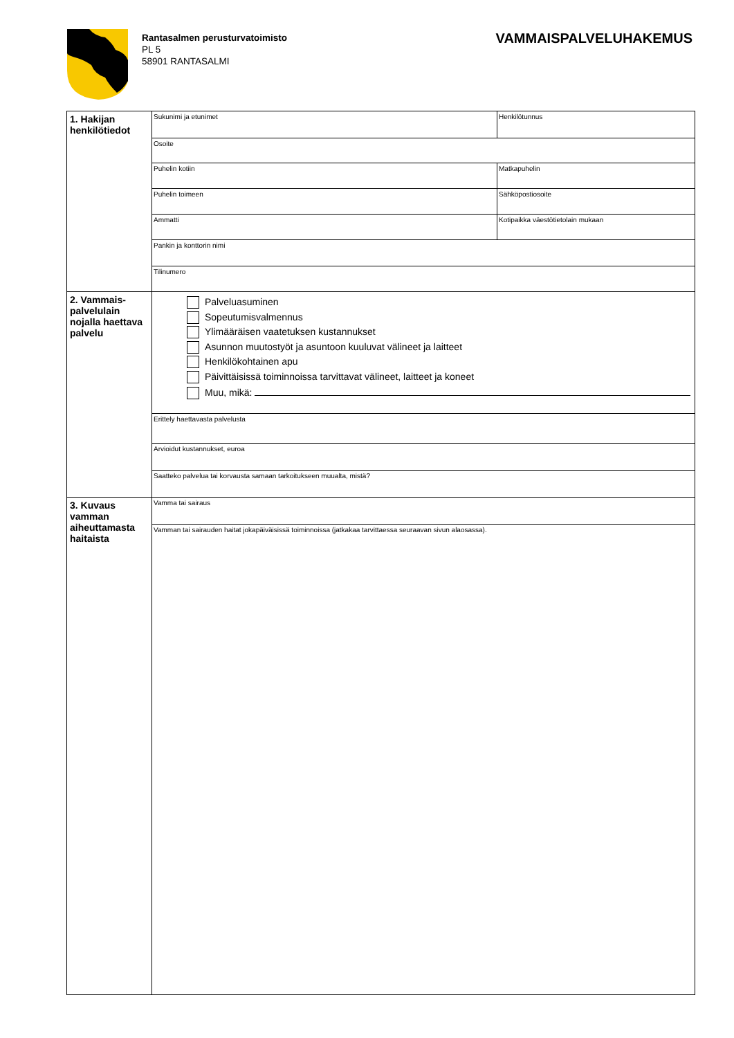Rantasalmen perusturvatoimisto
PL 5
58901 RANTASALMI
VAMMAISPALVELUHAKEMUS
| 1. Hakijan henkilötiedot | Sukunimi ja etunimet | Henkilötunnus |
| | Osoite | |
| | Puhelin kotiin | Matkapuhelin |
| | Puhelin toimeen | Sähköpostiosoite |
| | Ammatti | Kotipaikka väestötietolain mukaan |
| | Pankin ja konttorin nimi | |
| | Tilinumero | |
| 2. Vammais-palvelulain nojalla haettava palvelu | Palveluasuminen Sopeutumisvalmennus Ylimääräisen vaatetuksen kustannukset Asunnon muutostyöt ja asuntoon kuuluvat välineet ja laitteet Henkilökohtainen apu Päivittäisissä toiminnoissa tarvittavat välineet, laitteet ja koneet Muu, mikä: | |
| | Erittely haettavasta palvelusta | |
| | Arvioidut kustannukset, euroa | |
| | Saatteko palvelua tai korvausta samaan tarkoitukseen muualta, mistä? | |
| 3. Kuvaus vamman aiheuttamasta haitaista | Vamma tai sairaus | |
| | Vamman tai sairauden haitat jokapäiväisissä toiminnoissa (jatkakaa tarvittaessa seuraavan sivun alaosassa). | |